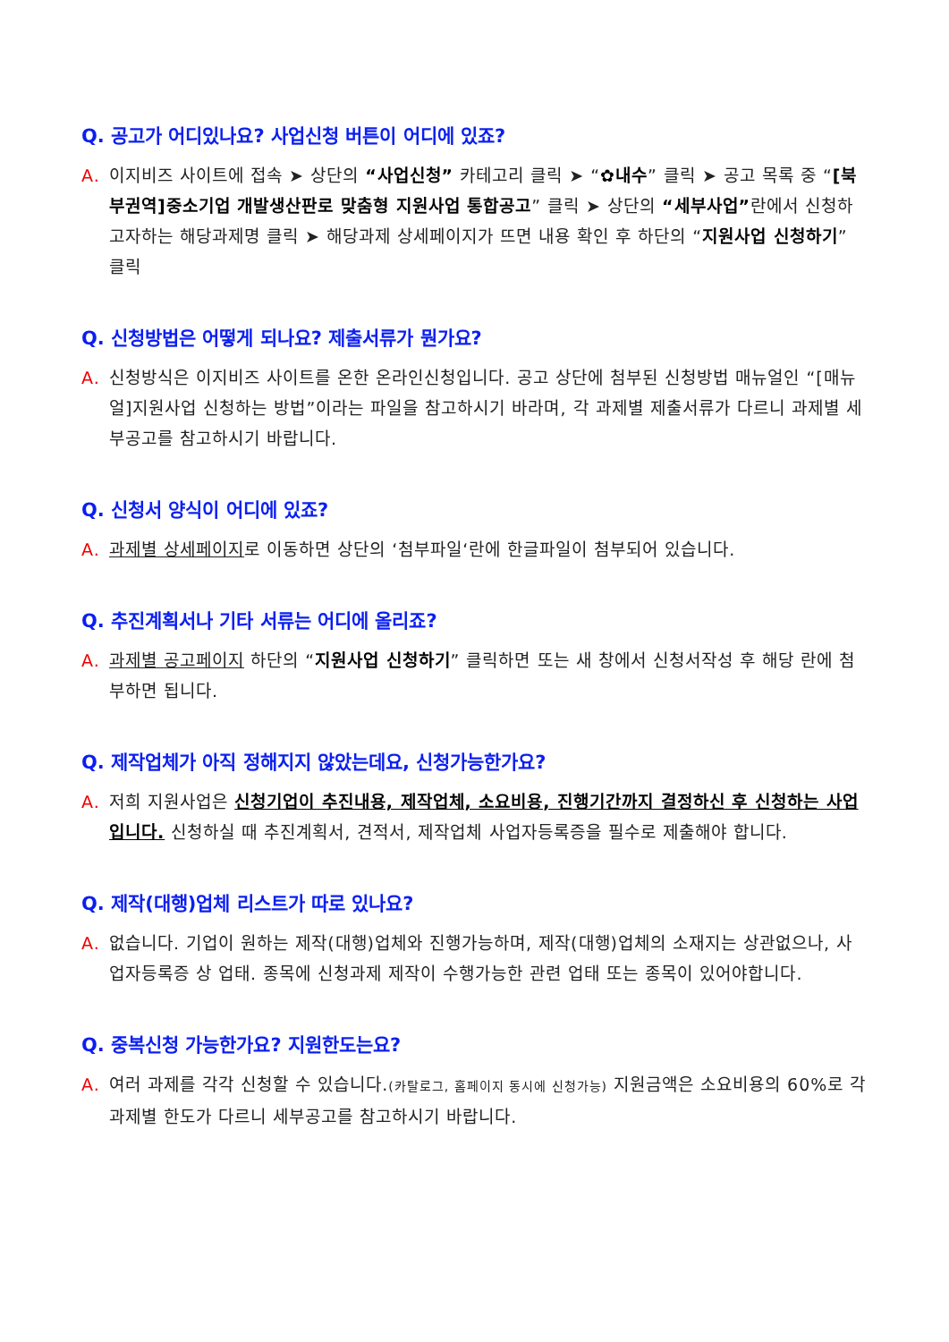Q. 공고가 어디있나요? 사업신청 버튼이 어디에 있죠?
A. 이지비즈 사이트에 접속 ➤ 상단의 “사업신청” 카테고리 클릭 ➤ “✿내수” 클릭 ➤ 공고 목록 중 “[북부권역]중소기업 개발생산판로 맞춤형 지원사업 통합공고” 클릭 ➤ 상단의 “세부사업”란에서 신청하고자하는 해당과제명 클릭 ➤ 해당과제 상세페이지가 뜨면 내용 확인 후 하단의 “지원사업 신청하기” 클릭
Q. 신청방법은 어떻게 되나요? 제출서류가 뭔가요?
A. 신청방식은 이지비즈 사이트를 온한 온라인신청입니다. 공고 상단에 첨부된 신청방법 매뉴얼인 “[매뉴얼]지원사업 신청하는 방법”이라는 파일을 참고하시기 바라며, 각 과제별 제출서류가 다르니 과제별 세부공고를 참고하시기 바랍니다.
Q. 신청서 양식이 어디에 있죠?
A. 과제별 상세페이지로 이동하면 상단의 ‘첨부파일‘란에 한글파일이 첨부되어 있습니다.
Q. 추진계획서나 기타 서류는 어디에 올리죠?
A. 과제별 공고페이지 하단의 “지원사업 신청하기” 클릭하면 또는 새 창에서 신청서작성 후 해당 란에 첨부하면 됩니다.
Q. 제작업체가 아직 정해지지 않았는데요, 신청가능한가요?
A. 저희 지원사업은 신청기업이 추진내용, 제작업체, 소요비용, 진행기간까지 결정하신 후 신청하는 사업입니다. 신청하실 때 추진계획서, 견적서, 제작업체 사업자등록증을 필수로 제출해야 합니다.
Q. 제작(대행)업체 리스트가 따로 있나요?
A. 없습니다. 기업이 원하는 제작(대행)업체와 진행가능하며, 제작(대행)업체의 소재지는 상관없으나, 사업자등록증 상 업태. 종목에 신청과제 제작이 수행가능한 관련 업태 또는 종목이 있어야합니다.
Q. 중복신청 가능한가요? 지원한도는요?
A. 여러 과제를 각각 신청할 수 있습니다.(카탈로그, 홈페이지 동시에 신청가능) 지원금액은 소요비용의 60%로 각 과제별 한도가 다르니 세부공고를 참고하시기 바랍니다.